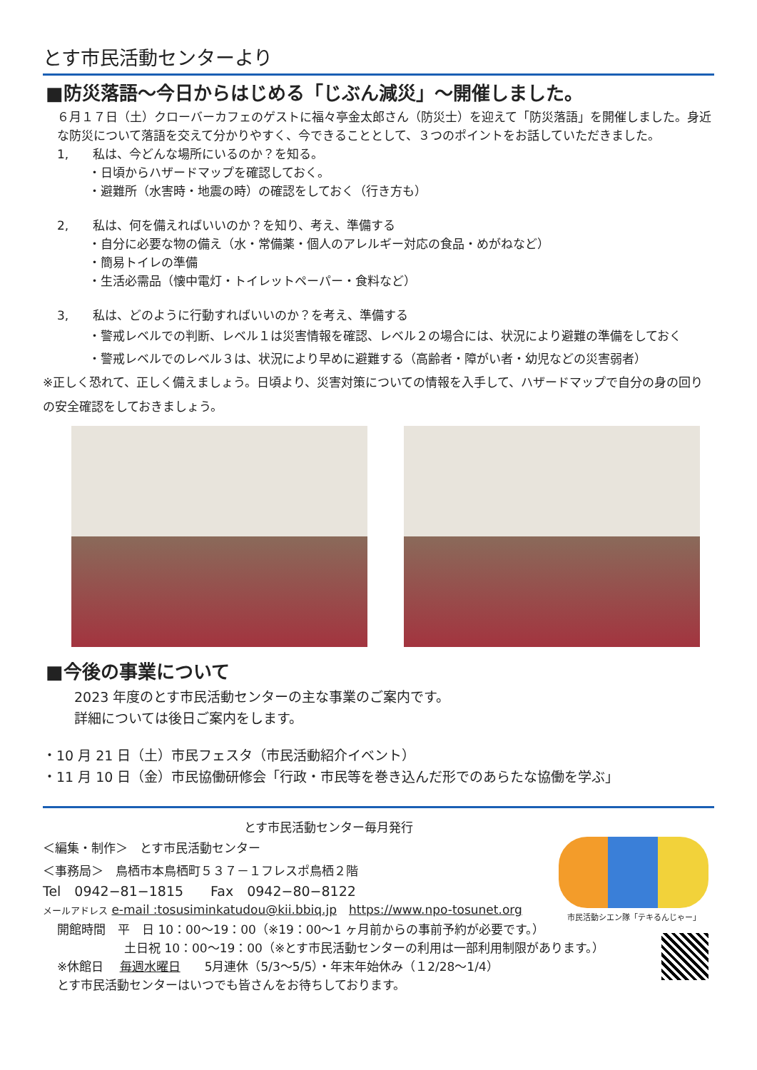とす市民活動センターより
■防災落語～今日からはじめる「じぶん減災」～開催しました。
６月１７日（土）クローバーカフェのゲストに福々亭金太郎さん（防災士）を迎えて「防災落語」を開催しました。身近な防災について落語を交えて分かりやすく、今できることとして、３つのポイントをお話していただきました。
1,　　私は、今どんな場所にいるのか？を知る。
・日頃からハザードマップを確認しておく。
・避難所（水害時・地震の時）の確認をしておく（行き方も）
2,　　私は、何を備えればいいのか？を知り、考え、準備する
・自分に必要な物の備え（水・常備薬・個人のアレルギー対応の食品・めがねなど）
・簡易トイレの準備
・生活必需品（懐中電灯・トイレットペーパー・食料など）
3,　　私は、どのように行動すればいいのか？を考え、準備する
・警戒レベルでの判断、レベル１は災害情報を確認、レベル２の場合には、状況により避難の準備をしておく
・警戒レベルでのレベル３は、状況により早めに避難する（高齢者・障がい者・幼児などの災害弱者）
※正しく恐れて、正しく備えましょう。日頃より、災害対策についての情報を入手して、ハザードマップで自分の身の回りの安全確認をしておきましょう。
■今後の事業について
2023 年度のとす市民活動センターの主な事業のご案内です。
詳細については後日ご案内をします。
・10 月 21 日（土）市民フェスタ（市民活動紹介イベント）
・11 月 10 日（金）市民協働研修会「行政・市民等を巻き込んだ形でのあらたな協働を学ぶ」
とす市民活動センター毎月発行
＜編集・制作＞　とす市民活動センター
＜事務局＞　鳥栖市本鳥栖町５３７－１フレスポ鳥栖２階
Tel　0942−81−1815　　Fax　0942−80−8122
メールアドレス e-mail :tosusiminkatudou@kii.bbiq.jp　https://www.npo-tosunet.org
開館時間　平　日 10：00～19：00（※19：00～1 ヶ月前からの事前予約が必要です。）
土日祝 10：00～19：00（※とす市民活動センターの利用は一部利用制限があります。）
※休館日　 毎週水曜日　　5月連休（5/3～5/5）・年末年始休み（１2/28～1/4）
とす市民活動センターはいつでも皆さんをお待ちしております。
市民活動シエン隊「テキるんじゃー」